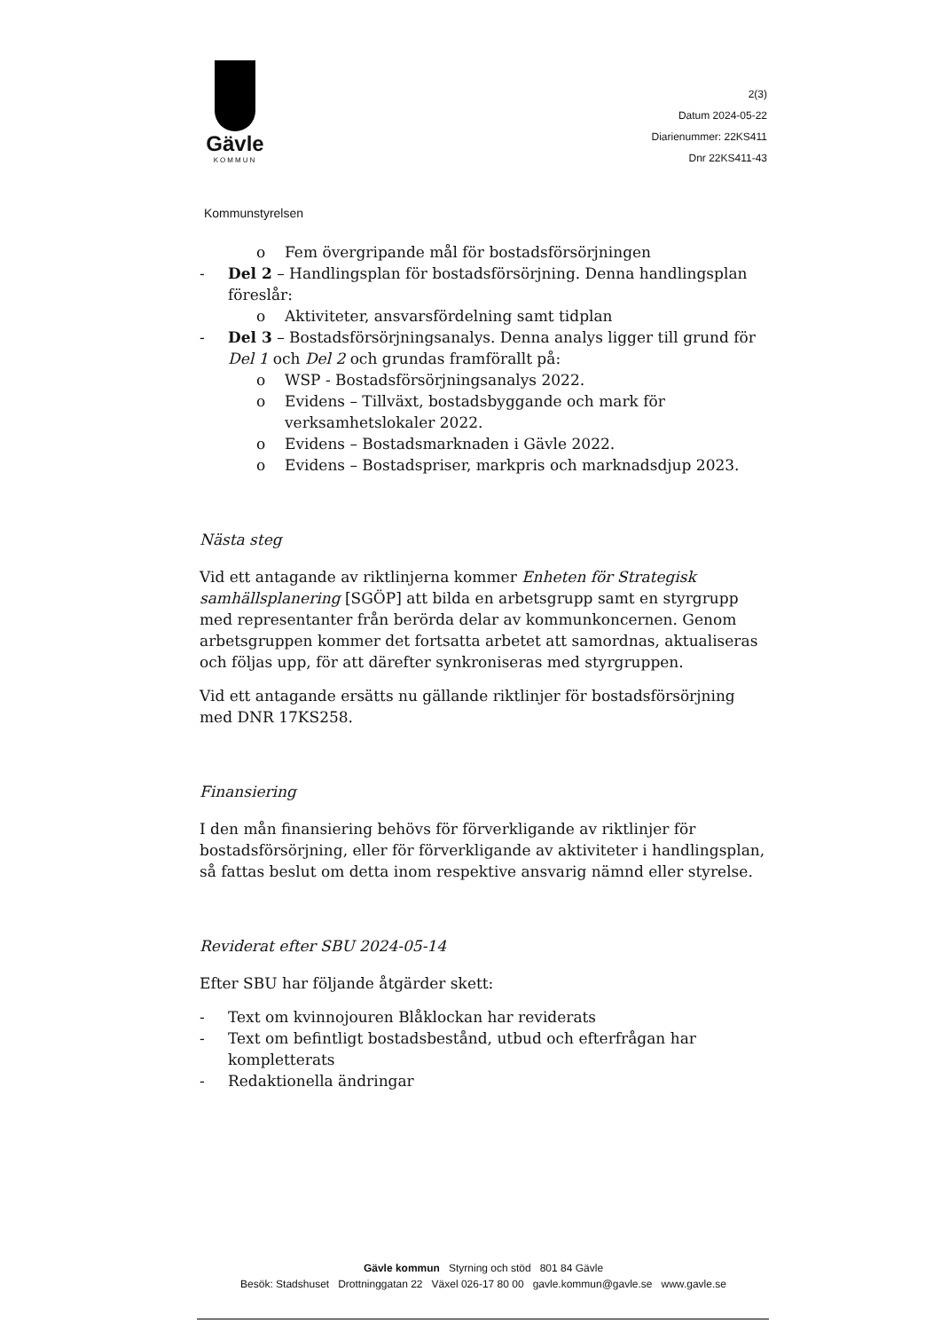Gävle
KOMMUN
2(3)
Datum 2024-05-22
Diarienummer: 22KS411
Dnr 22KS411-43
Kommunstyrelsen
o Fem övergripande mål för bostadsförsörjningen
- Del 2 – Handlingsplan för bostadsförsörjning. Denna handlingsplan föreslår:
o Aktiviteter, ansvarsfördelning samt tidplan
- Del 3 – Bostadsförsörjningsanalys. Denna analys ligger till grund för Del 1 och Del 2 och grundas framförallt på:
o WSP - Bostadsförsörjningsanalys 2022.
o Evidens – Tillväxt, bostadsbyggande och mark för verksamhetslokaler 2022.
o Evidens – Bostadsmarknaden i Gävle 2022.
o Evidens – Bostadspriser, markpris och marknadsdjup 2023.
Nästa steg
Vid ett antagande av riktlinjerna kommer Enheten för Strategisk samhällsplanering [SGÖP] att bilda en arbetsgrupp samt en styrgrupp med representanter från berörda delar av kommunkoncernen. Genom arbetsgruppen kommer det fortsatta arbetet att samordnas, aktualiseras och följas upp, för att därefter synkroniseras med styrgruppen.
Vid ett antagande ersätts nu gällande riktlinjer för bostadsförsörjning med DNR 17KS258.
Finansiering
I den mån finansiering behövs för förverkligande av riktlinjer för bostadsförsörjning, eller för förverkligande av aktiviteter i handlingsplan, så fattas beslut om detta inom respektive ansvarig nämnd eller styrelse.
Reviderat efter SBU 2024-05-14
Efter SBU har följande åtgärder skett:
- Text om kvinnojouren Blåklockan har reviderats
- Text om befintligt bostadsbestånd, utbud och efterfrågan har kompletterats
- Redaktionella ändringar
Gävle kommun Styrning och stöd 801 84 Gävle
Besök: Stadshuset Drottninggatan 22 Växel 026-17 80 00 gavle.kommun@gavle.se www.gavle.se